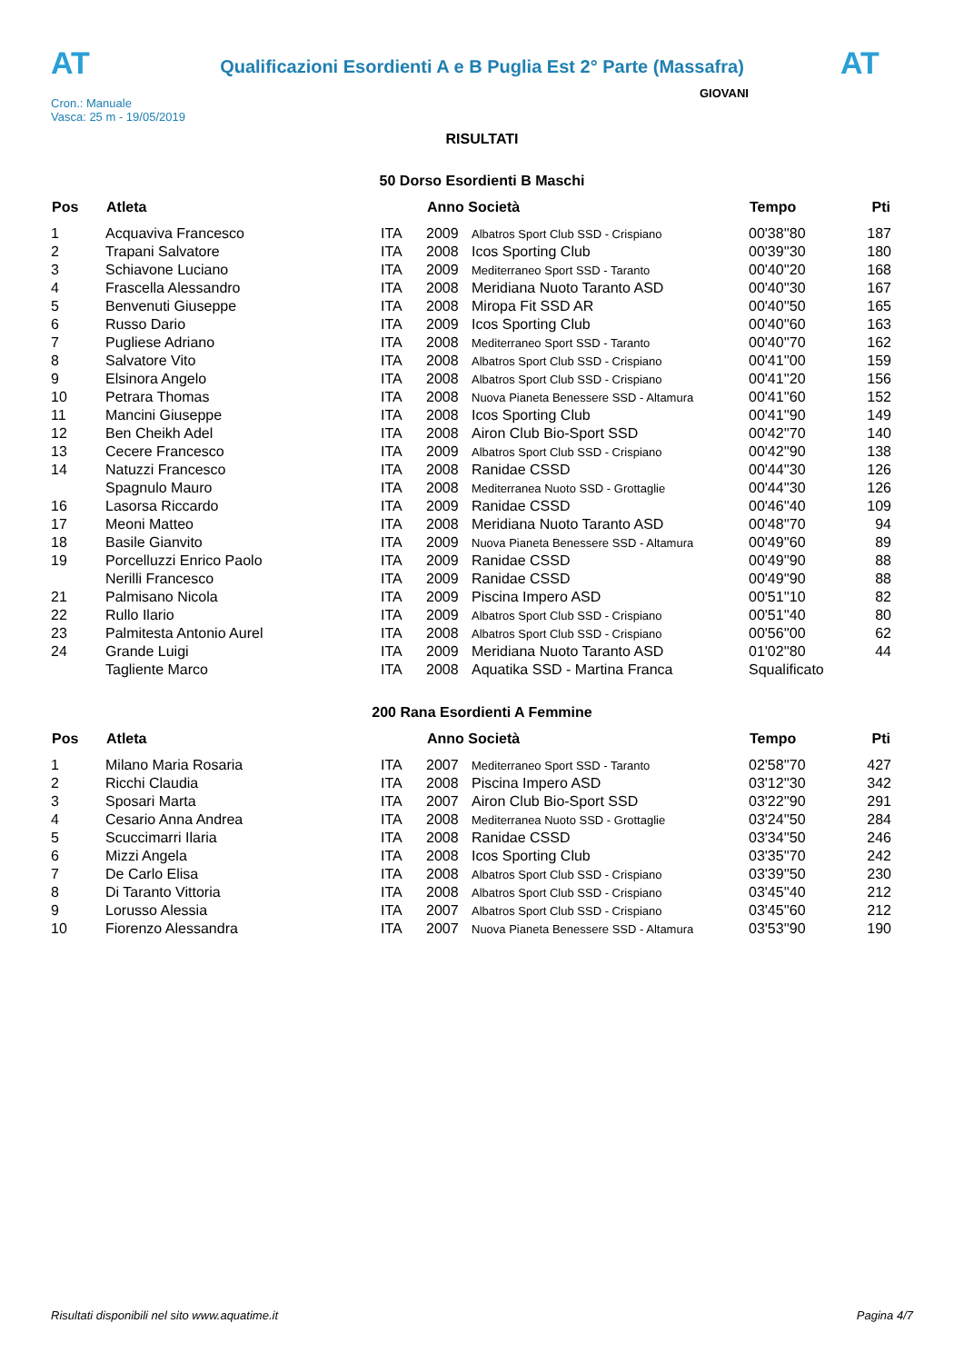AT
Qualificazioni Esordienti A e B Puglia Est 2° Parte (Massafra)
AT
Cron.: Manuale
Vasca: 25 m - 19/05/2019
GIOVANI
RISULTATI
50 Dorso Esordienti B Maschi
| Pos | Atleta | | Anno Società | | Tempo | Pti |
| --- | --- | --- | --- | --- | --- | --- |
| 1 | Acquaviva Francesco | ITA | 2009 | Albatros Sport Club SSD - Crispiano | 00'38''80 | 187 |
| 2 | Trapani Salvatore | ITA | 2008 | Icos Sporting Club | 00'39''30 | 180 |
| 3 | Schiavone Luciano | ITA | 2009 | Mediterraneo Sport SSD - Taranto | 00'40''20 | 168 |
| 4 | Frascella Alessandro | ITA | 2008 | Meridiana Nuoto Taranto ASD | 00'40''30 | 167 |
| 5 | Benvenuti Giuseppe | ITA | 2008 | Miropa Fit SSD AR | 00'40''50 | 165 |
| 6 | Russo Dario | ITA | 2009 | Icos Sporting Club | 00'40''60 | 163 |
| 7 | Pugliese Adriano | ITA | 2008 | Mediterraneo Sport SSD - Taranto | 00'40''70 | 162 |
| 8 | Salvatore Vito | ITA | 2008 | Albatros Sport Club SSD - Crispiano | 00'41''00 | 159 |
| 9 | Elsinora Angelo | ITA | 2008 | Albatros Sport Club SSD - Crispiano | 00'41''20 | 156 |
| 10 | Petrara Thomas | ITA | 2008 | Nuova Pianeta Benessere SSD - Altamura | 00'41''60 | 152 |
| 11 | Mancini Giuseppe | ITA | 2008 | Icos Sporting Club | 00'41''90 | 149 |
| 12 | Ben Cheikh Adel | ITA | 2008 | Airon Club Bio-Sport SSD | 00'42''70 | 140 |
| 13 | Cecere Francesco | ITA | 2009 | Albatros Sport Club SSD - Crispiano | 00'42''90 | 138 |
| 14 | Natuzzi Francesco | ITA | 2008 | Ranidae CSSD | 00'44''30 | 126 |
| | Spagnulo Mauro | ITA | 2008 | Mediterranea Nuoto SSD - Grottaglie | 00'44''30 | 126 |
| 16 | Lasorsa Riccardo | ITA | 2009 | Ranidae CSSD | 00'46''40 | 109 |
| 17 | Meoni Matteo | ITA | 2008 | Meridiana Nuoto Taranto ASD | 00'48''70 | 94 |
| 18 | Basile Gianvito | ITA | 2009 | Nuova Pianeta Benessere SSD - Altamura | 00'49''60 | 89 |
| 19 | Porcelluzzi Enrico Paolo | ITA | 2009 | Ranidae CSSD | 00'49''90 | 88 |
| | Nerilli Francesco | ITA | 2009 | Ranidae CSSD | 00'49''90 | 88 |
| 21 | Palmisano Nicola | ITA | 2009 | Piscina Impero ASD | 00'51''10 | 82 |
| 22 | Rullo Ilario | ITA | 2009 | Albatros Sport Club SSD - Crispiano | 00'51''40 | 80 |
| 23 | Palmitesta Antonio Aurel | ITA | 2008 | Albatros Sport Club SSD - Crispiano | 00'56''00 | 62 |
| 24 | Grande Luigi | ITA | 2009 | Meridiana Nuoto Taranto ASD | 01'02''80 | 44 |
| | Tagliente Marco | ITA | 2008 | Aquatika SSD - Martina Franca | Squalificato | |
200 Rana Esordienti A Femmine
| Pos | Atleta | | Anno Società | | Tempo | Pti |
| --- | --- | --- | --- | --- | --- | --- |
| 1 | Milano Maria Rosaria | ITA | 2007 | Mediterraneo Sport SSD - Taranto | 02'58''70 | 427 |
| 2 | Ricchi Claudia | ITA | 2008 | Piscina Impero ASD | 03'12''30 | 342 |
| 3 | Sposari Marta | ITA | 2007 | Airon Club Bio-Sport SSD | 03'22''90 | 291 |
| 4 | Cesario Anna Andrea | ITA | 2008 | Mediterranea Nuoto SSD - Grottaglie | 03'24''50 | 284 |
| 5 | Scuccimarri Ilaria | ITA | 2008 | Ranidae CSSD | 03'34''50 | 246 |
| 6 | Mizzi Angela | ITA | 2008 | Icos Sporting Club | 03'35''70 | 242 |
| 7 | De Carlo Elisa | ITA | 2008 | Albatros Sport Club SSD - Crispiano | 03'39''50 | 230 |
| 8 | Di Taranto Vittoria | ITA | 2008 | Albatros Sport Club SSD - Crispiano | 03'45''40 | 212 |
| 9 | Lorusso Alessia | ITA | 2007 | Albatros Sport Club SSD - Crispiano | 03'45''60 | 212 |
| 10 | Fiorenzo Alessandra | ITA | 2007 | Nuova Pianeta Benessere SSD - Altamura | 03'53''90 | 190 |
Risultati disponibili nel sito www.aquatime.it Pagina 4/7